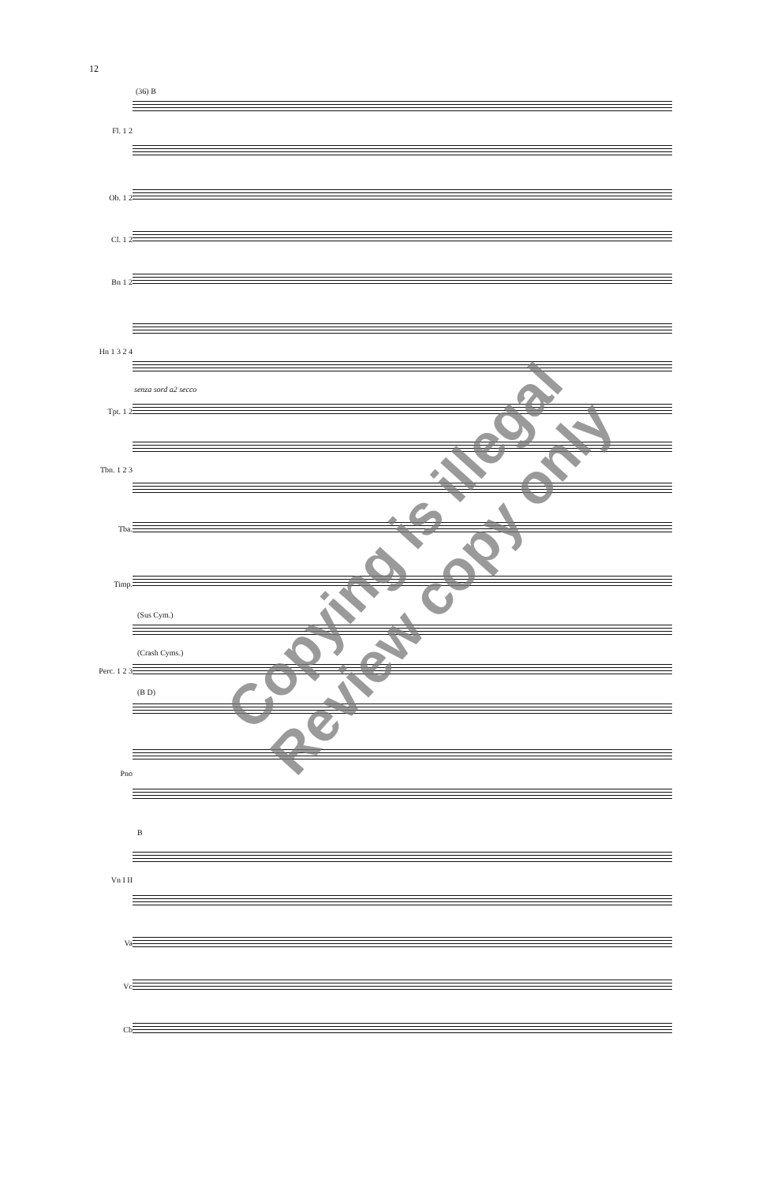12
(36) B
Fl. 1 2
Ob. 1 2
Cl. 1 2
Bn 1 2
Hn 1 3 2 4
senza sord a2 secco
Tpt. 1 2
Tbn. 1 2 3
Tba.
Timp.
(Sus Cym.)
(Crash Cyms.)
(B D)
Perc. 1 2 3
Pno
B
Vn I II
Va
Vc
Cb
Copying is illegal
Review copy only